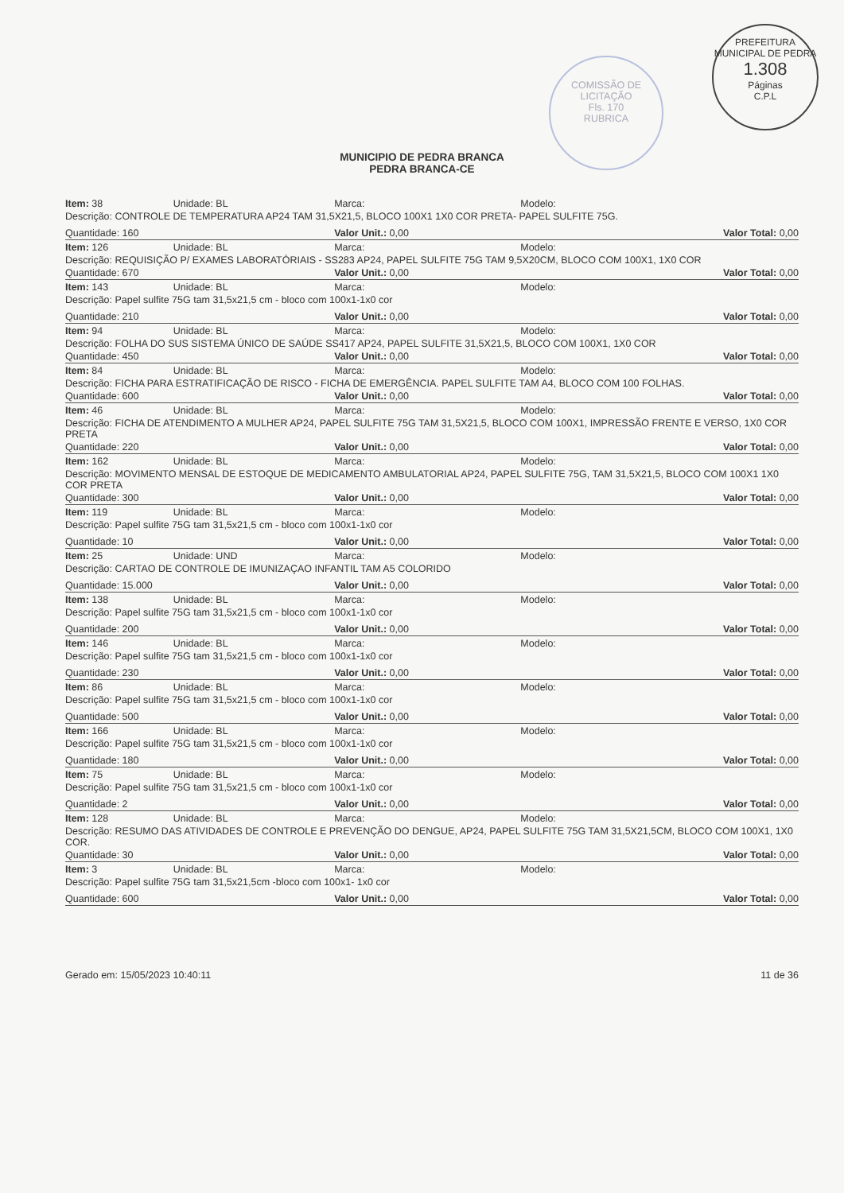COMISSÃO DE LICITAÇÃO
Fls. 170
RUBRICA
PREFEITURA MUNICIPAL DE PEDRA
1.308
Páginas
C.P.L
MUNICIPIO DE PEDRA BRANCA
PEDRA BRANCA-CE
| Item: 38 | Unidade: BL | Marca: | Modelo: | |
| Descrição: CONTROLE DE TEMPERATURA AP24 TAM 31,5X21,5, BLOCO 100X1 1X0 COR PRETA- PAPEL SULFITE 75G. | | | | |
| Quantidade: 160 | | Valor Unit.: 0,00 | | Valor Total: 0,00 |
| Item: 126 | Unidade: BL | Marca: | Modelo: | |
| Descrição: REQUISIÇÃO P/ EXAMES LABORATÓRIAIS - SS283 AP24, PAPEL SULFITE 75G TAM 9,5X20CM, BLOCO COM 100X1, 1X0 COR | | | | |
| Quantidade: 670 | | Valor Unit.: 0,00 | | Valor Total: 0,00 |
| Item: 143 | Unidade: BL | Marca: | Modelo: | |
| Descrição: Papel sulfite 75G tam 31,5x21,5 cm - bloco com 100x1-1x0 cor | | | | |
| Quantidade: 210 | | Valor Unit.: 0,00 | | Valor Total: 0,00 |
| Item: 94 | Unidade: BL | Marca: | Modelo: | |
| Descrição: FOLHA DO SUS SISTEMA ÚNICO DE SAÚDE SS417 AP24, PAPEL SULFITE 31,5X21,5, BLOCO COM 100X1, 1X0 COR | | | | |
| Quantidade: 450 | | Valor Unit.: 0,00 | | Valor Total: 0,00 |
| Item: 84 | Unidade: BL | Marca: | Modelo: | |
| Descrição: FICHA PARA ESTRATIFICAÇÃO DE RISCO - FICHA DE EMERGÊNCIA. PAPEL SULFITE TAM A4, BLOCO COM 100 FOLHAS. | | | | |
| Quantidade: 600 | | Valor Unit.: 0,00 | | Valor Total: 0,00 |
| Item: 46 | Unidade: BL | Marca: | Modelo: | |
| Descrição: FICHA DE ATENDIMENTO A MULHER AP24, PAPEL SULFITE 75G TAM 31,5X21,5, BLOCO COM 100X1, IMPRESSÃO FRENTE E VERSO, 1X0 COR PRETA | | | | |
| Quantidade: 220 | | Valor Unit.: 0,00 | | Valor Total: 0,00 |
| Item: 162 | Unidade: BL | Marca: | Modelo: | |
| Descrição: MOVIMENTO MENSAL DE ESTOQUE DE MEDICAMENTO AMBULATORIAL AP24, PAPEL SULFITE 75G, TAM 31,5X21,5, BLOCO COM 100X1 1X0 COR PRETA | | | | |
| Quantidade: 300 | | Valor Unit.: 0,00 | | Valor Total: 0,00 |
| Item: 119 | Unidade: BL | Marca: | Modelo: | |
| Descrição: Papel sulfite 75G tam 31,5x21,5 cm - bloco com 100x1-1x0 cor | | | | |
| Quantidade: 10 | | Valor Unit.: 0,00 | | Valor Total: 0,00 |
| Item: 25 | Unidade: UND | Marca: | Modelo: | |
| Descrição: CARTAO DE CONTROLE DE IMUNIZAÇAO INFANTIL TAM A5 COLORIDO | | | | |
| Quantidade: 15.000 | | Valor Unit.: 0,00 | | Valor Total: 0,00 |
| Item: 138 | Unidade: BL | Marca: | Modelo: | |
| Descrição: Papel sulfite 75G tam 31,5x21,5 cm - bloco com 100x1-1x0 cor | | | | |
| Quantidade: 200 | | Valor Unit.: 0,00 | | Valor Total: 0,00 |
| Item: 146 | Unidade: BL | Marca: | Modelo: | |
| Descrição: Papel sulfite 75G tam 31,5x21,5 cm - bloco com 100x1-1x0 cor | | | | |
| Quantidade: 230 | | Valor Unit.: 0,00 | | Valor Total: 0,00 |
| Item: 86 | Unidade: BL | Marca: | Modelo: | |
| Descrição: Papel sulfite 75G tam 31,5x21,5 cm - bloco com 100x1-1x0 cor | | | | |
| Quantidade: 500 | | Valor Unit.: 0,00 | | Valor Total: 0,00 |
| Item: 166 | Unidade: BL | Marca: | Modelo: | |
| Descrição: Papel sulfite 75G tam 31,5x21,5 cm - bloco com 100x1-1x0 cor | | | | |
| Quantidade: 180 | | Valor Unit.: 0,00 | | Valor Total: 0,00 |
| Item: 75 | Unidade: BL | Marca: | Modelo: | |
| Descrição: Papel sulfite 75G tam 31,5x21,5 cm - bloco com 100x1-1x0 cor | | | | |
| Quantidade: 2 | | Valor Unit.: 0,00 | | Valor Total: 0,00 |
| Item: 128 | Unidade: BL | Marca: | Modelo: | |
| Descrição: RESUMO DAS ATIVIDADES DE CONTROLE E PREVENÇÃO DO DENGUE, AP24, PAPEL SULFITE 75G TAM 31,5X21,5CM, BLOCO COM 100X1, 1X0 COR. | | | | |
| Quantidade: 30 | | Valor Unit.: 0,00 | | Valor Total: 0,00 |
| Item: 3 | Unidade: BL | Marca: | Modelo: | |
| Descrição: Papel sulfite 75G tam 31,5x21,5cm -bloco com 100x1- 1x0 cor | | | | |
| Quantidade: 600 | | Valor Unit.: 0,00 | | Valor Total: 0,00 |
Gerado em: 15/05/2023 10:40:11 11 de 36